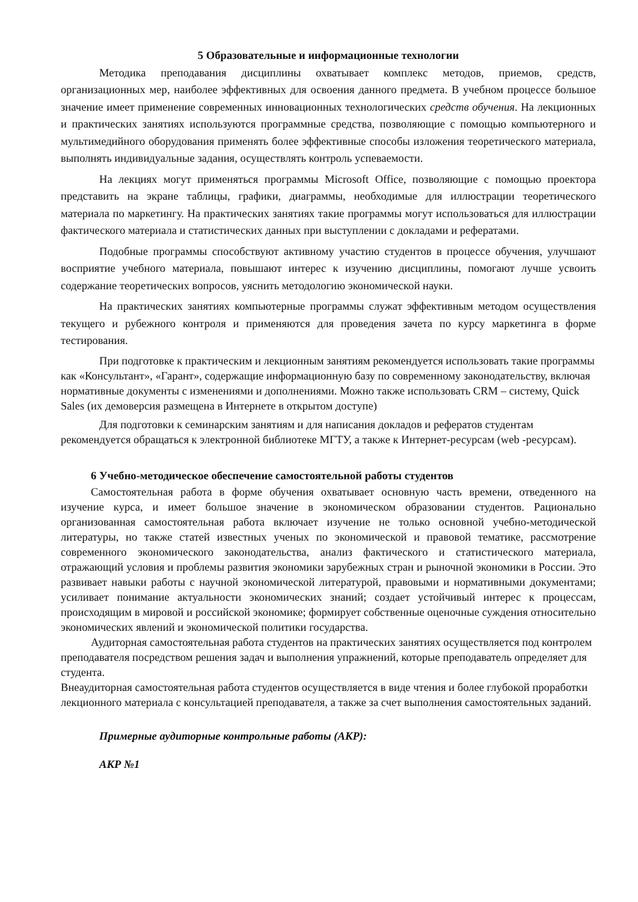5 Образовательные и информационные технологии
Методика преподавания дисциплины охватывает комплекс методов, приемов, средств, организационных мер, наиболее эффективных для освоения данного предмета. В учебном процессе большое значение имеет применение современных инновационных технологических средств обучения. На лекционных и практических занятиях используются программные средства, позволяющие с помощью компьютерного и мультимедийного оборудования применять более эффективные способы изложения теоретического материала, выполнять индивидуальные задания, осуществлять контроль успеваемости.
На лекциях могут применяться программы Microsoft Office, позволяющие с помощью проектора представить на экране таблицы, графики, диаграммы, необходимые для иллюстрации теоретического материала по маркетингу. На практических занятиях такие программы могут использоваться для иллюстрации фактического материала и статистических данных при выступлении с докладами и рефератами.
Подобные программы способствуют активному участию студентов в процессе обучения, улучшают восприятие учебного материала, повышают интерес к изучению дисциплины, помогают лучше усвоить содержание теоретических вопросов, уяснить методологию экономической науки.
На практических занятиях компьютерные программы служат эффективным методом осуществления текущего и рубежного контроля и применяются для проведения зачета по курсу маркетинга в форме тестирования.
При подготовке к практическим и лекционным занятиям рекомендуется использовать такие программы как «Консультант», «Гарант», содержащие информационную базу по современному законодательству, включая нормативные документы с изменениями и дополнениями. Можно также использовать CRM – систему, Quick Sales (их демоверсия размещена в Интернете в открытом доступе)
Для подготовки к семинарским занятиям и для написания докладов и рефератов студентам рекомендуется обращаться к электронной библиотеке МГТУ, а также к Интернет-ресурсам (web -ресурсам).
6 Учебно-методическое обеспечение самостоятельной работы студентов
Самостоятельная работа в форме обучения охватывает основную часть времени, отведенного на изучение курса, и имеет большое значение в экономическом образовании студентов. Рационально организованная самостоятельная работа включает изучение не только основной учебно-методической литературы, но также статей известных ученых по экономической и правовой тематике, рассмотрение современного экономического законодательства, анализ фактического и статистического материала, отражающий условия и проблемы развития экономики зарубежных стран и рыночной экономики в России. Это развивает навыки работы с научной экономической литературой, правовыми и нормативными документами; усиливает понимание актуальности экономических знаний; создает устойчивый интерес к процессам, происходящим в мировой и российской экономике; формирует собственные оценочные суждения относительно экономических явлений и экономической политики государства.
Аудиторная самостоятельная работа студентов на практических занятиях осуществляется под контролем преподавателя посредством решения задач и выполнения упражнений, которые преподаватель определяет для студента.
Внеаудиторная самостоятельная работа студентов осуществляется в виде чтения и более глубокой проработки лекционного материала с консультацией преподавателя, а также за счет выполнения самостоятельных заданий.
Примерные аудиторные контрольные работы (АКР):
АКР №1